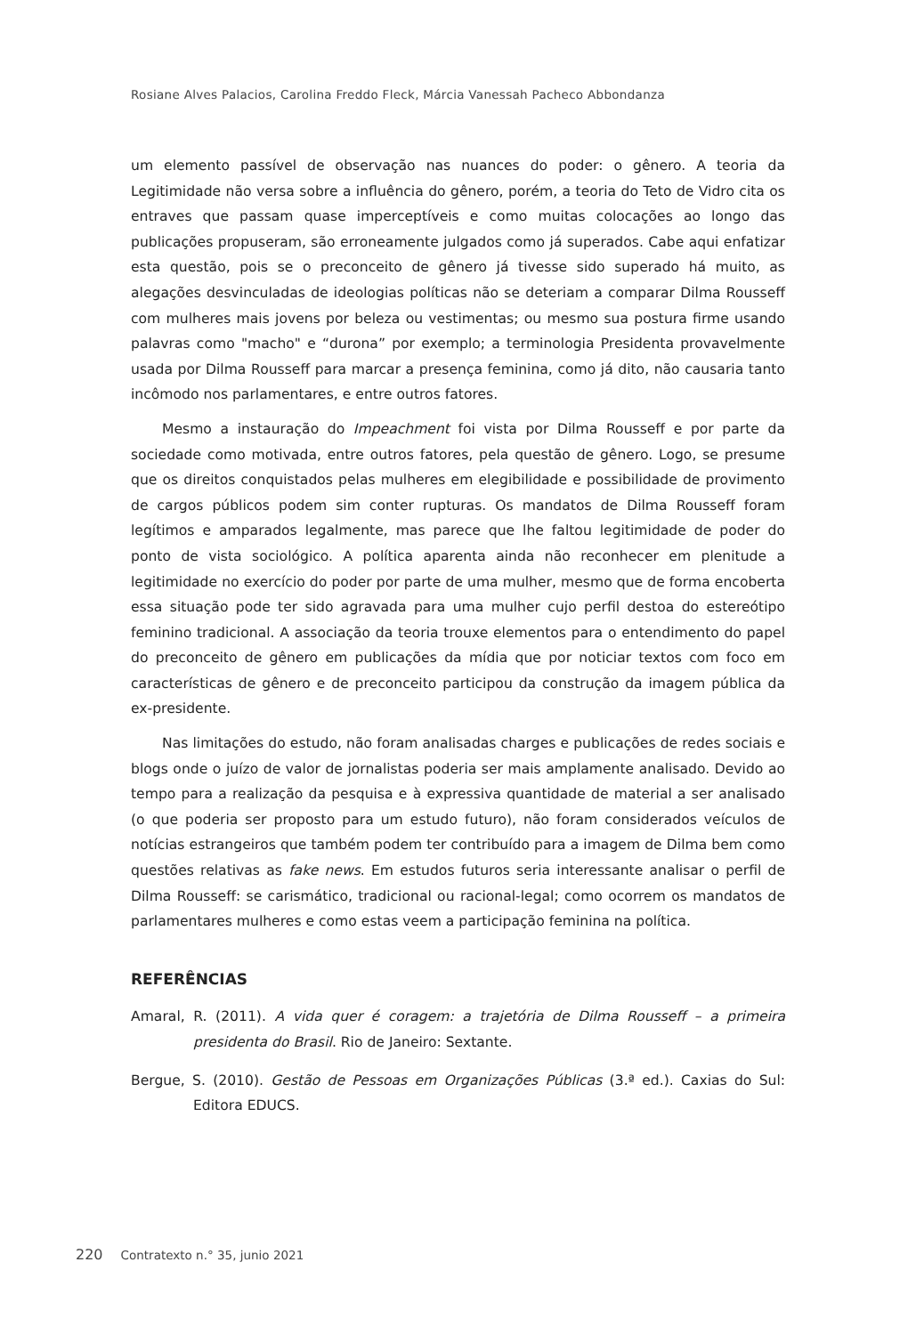Rosiane Alves Palacios, Carolina Freddo Fleck, Márcia Vanessah Pacheco Abbondanza
um elemento passível de observação nas nuances do poder: o gênero. A teoria da Legitimidade não versa sobre a influência do gênero, porém, a teoria do Teto de Vidro cita os entraves que passam quase imperceptíveis e como muitas colocações ao longo das publicações propuseram, são erroneamente julgados como já superados. Cabe aqui enfatizar esta questão, pois se o preconceito de gênero já tivesse sido superado há muito, as alegações desvinculadas de ideologias políticas não se deteriam a comparar Dilma Rousseff com mulheres mais jovens por beleza ou vestimentas; ou mesmo sua postura firme usando palavras como "macho" e “durona” por exemplo; a terminologia Presidenta provavelmente usada por Dilma Rousseff para marcar a presença feminina, como já dito, não causaria tanto incômodo nos parlamentares, e entre outros fatores.
Mesmo a instauração do Impeachment foi vista por Dilma Rousseff e por parte da sociedade como motivada, entre outros fatores, pela questão de gênero. Logo, se presume que os direitos conquistados pelas mulheres em elegibilidade e possibilidade de provimento de cargos públicos podem sim conter rupturas. Os mandatos de Dilma Rousseff foram legítimos e amparados legalmente, mas parece que lhe faltou legitimidade de poder do ponto de vista sociológico. A política aparenta ainda não reconhecer em plenitude a legitimidade no exercício do poder por parte de uma mulher, mesmo que de forma encoberta essa situação pode ter sido agravada para uma mulher cujo perfil destoa do estereótipo feminino tradicional. A associação da teoria trouxe elementos para o entendimento do papel do preconceito de gênero em publicações da mídia que por noticiar textos com foco em características de gênero e de preconceito participou da construção da imagem pública da ex-presidente.
Nas limitações do estudo, não foram analisadas charges e publicações de redes sociais e blogs onde o juízo de valor de jornalistas poderia ser mais amplamente analisado. Devido ao tempo para a realização da pesquisa e à expressiva quantidade de material a ser analisado (o que poderia ser proposto para um estudo futuro), não foram considerados veículos de notícias estrangeiros que também podem ter contribuído para a imagem de Dilma bem como questões relativas as fake news. Em estudos futuros seria interessante analisar o perfil de Dilma Rousseff: se carismático, tradicional ou racional-legal; como ocorrem os mandatos de parlamentares mulheres e como estas veem a participação feminina na política.
REFERÊNCIAS
Amaral, R. (2011). A vida quer é coragem: a trajetória de Dilma Rousseff – a primeira presidenta do Brasil. Rio de Janeiro: Sextante.
Bergue, S. (2010). Gestão de Pessoas em Organizações Públicas (3.ª ed.). Caxias do Sul: Editora EDUCS.
220 Contratexto n.° 35, junio 2021